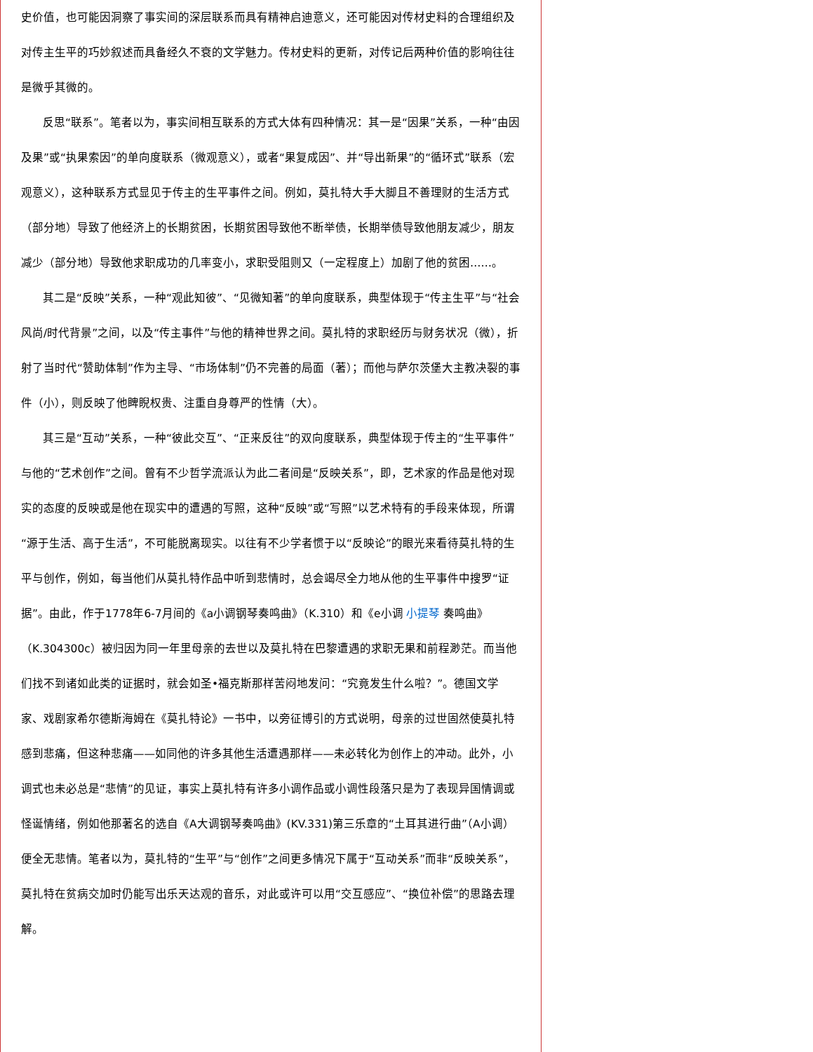史价值，也可能因洞察了事实间的深层联系而具有精神启迪意义，还可能因对传材史料的合理组织及对传主生平的巧妙叙述而具备经久不衰的文学魅力。传材史料的更新，对传记后两种价值的影响往往是微乎其微的。
反思“联系”。笔者以为，事实间相互联系的方式大体有四种情况：其一是“因果”关系，一种“由因及果”或“执果索因”的单向度联系（微观意义），或者“果复成因”、并“导出新果”的“循环式”联系（宏观意义），这种联系方式显见于传主的生平事件之间。例如，莫扎特大手大脚且不善理财的生活方式（部分地）导致了他经济上的长期贫困，长期贫困导致他不断举债，长期举债导致他朋友减少，朋友减少（部分地）导致他求职成功的几率变小，求职受阻则又（一定程度上）加剧了他的贫困……。
其二是“反映”关系，一种“观此知彼”、“见微知著”的单向度联系，典型体现于“传主生平”与“社会风尚/时代背景”之间，以及“传主事件”与他的精神世界之间。莫扎特的求职经历与财务状况（微），折射了当时代“赞助体制”作为主导、“市场体制”仍不完善的局面（著）；而他与萨尔茨堡大主教决裂的事件（小），则反映了他睥睨权贵、注重自身尊严的性情（大）。
其三是“互动”关系，一种“彼此交互”、“正来反往”的双向度联系，典型体现于传主的“生平事件”与他的“艺术创作”之间。曾有不少哲学流派认为此二者间是“反映关系”，即，艺术家的作品是他对现实的态度的反映或是他在现实中的遭遇的写照，这种“反映”或“写照”以艺术特有的手段来体现，所谓“源于生活、高于生活”，不可能脱离现实。以往有不少学者惯于以“反映论”的眼光来看待莫扎特的生平与创作，例如，每当他们从莫扎特作品中听到悲情时，总会竭尽全力地从他的生平事件中搜罗“证据”。由此，作于1778年6-7月间的《a小调钢琴奏鸣曲》（K.310）和《e小调 小提琴 奏鸣曲》（K.304300c）被归因为同一年里母亲的去世以及莫扎特在巴黎遭遇的求职无果和前程渺茫。而当他们找不到诸如此类的证据时，就会如圣•福克斯那样苦闷地发问：“究竟发生什么啦？”。德国文学家、戏剧家希尔德斯海姆在《莫扎特论》一书中，以旁征博引的方式说明，母亲的过世固然使莫扎特感到悲痛，但这种悲痛——如同他的许多其他生活遭遇那样——未必转化为创作上的冲动。此外，小调式也未必总是“悲情”的见证，事实上莫扎特有许多小调作品或小调性段落只是为了表现异国情调或怪诞情绪，例如他那著名的选自《A大调钢琴奏鸣曲》(KV.331)第三乐章的“土耳其进行曲”（A小调）便全无悲情。笔者以为，莫扎特的“生平”与“创作”之间更多情况下属于“互动关系”而非“反映关系”，莫扎特在贫病交加时仍能写出乐天达观的音乐，对此或许可以用“交互感应”、“换位补偿”的思路去理解。